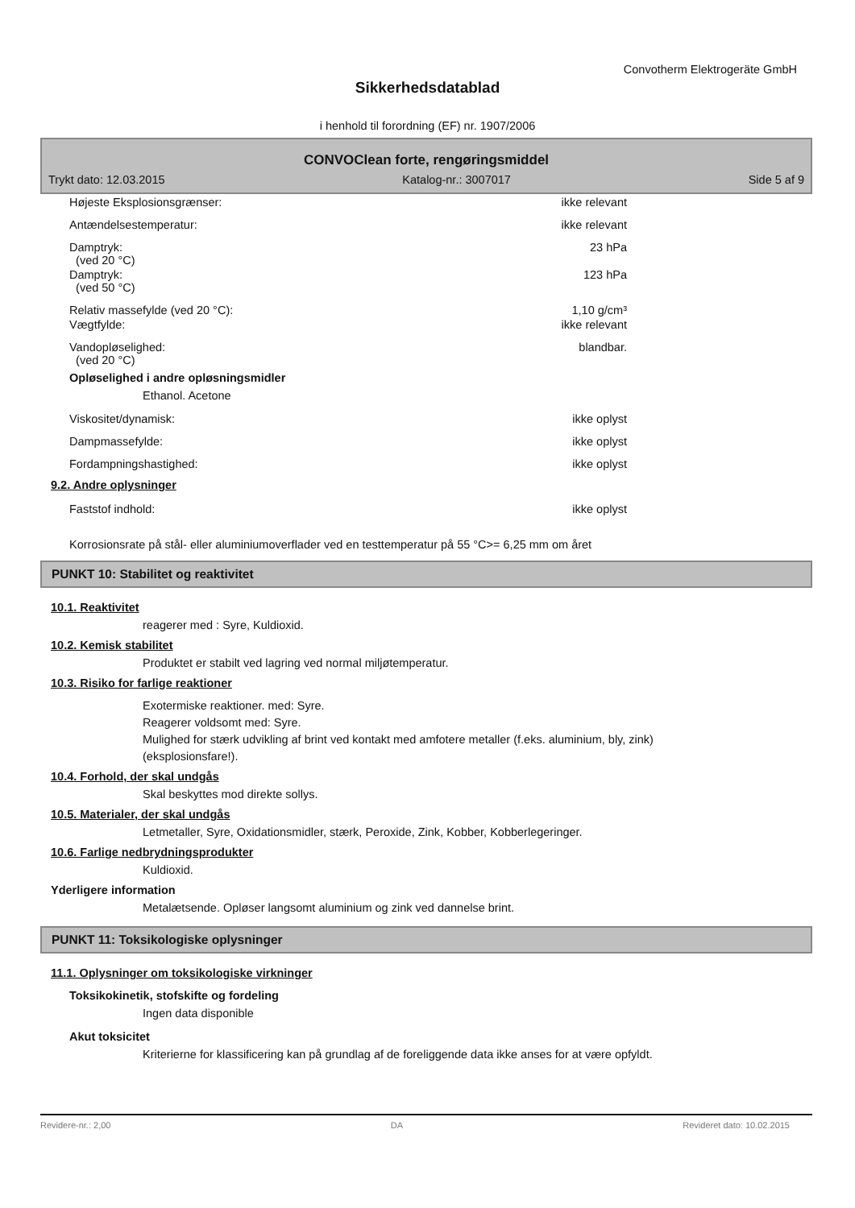Convotherm Elektrogeräte GmbH
Sikkerhedsdatablad
i henhold til forordning (EF) nr. 1907/2006
CONVOClean forte, rengøringsmiddel
Trykt dato: 12.03.2015 Katalog-nr.: 3007017 Side 5 af 9
Højeste Eksplosionsgrænser: ikke relevant
Antændelsestemperatur: ikke relevant
Damptryk:
(ved 20 °C) 23 hPa
Damptryk:
(ved 50 °C) 123 hPa
Relativ massefylde (ved 20 °C): 1,10 g/cm³
Vægtfylde: ikke relevant
Vandopløselighed:
(ved 20 °C) blandbar.
Opløselighed i andre opløsningsmidler
Ethanol. Acetone
Viskositet/dynamisk: ikke oplyst
Dampmassefylde: ikke oplyst
Fordampningshastighed: ikke oplyst
9.2. Andre oplysninger
Faststof indhold: ikke oplyst
Korrosionsrate på stål- eller aluminiumoverflader ved en testtemperatur på 55 °C>= 6,25 mm om året
PUNKT 10: Stabilitet og reaktivitet
10.1. Reaktivitet
reagerer med : Syre, Kuldioxid.
10.2. Kemisk stabilitet
Produktet er stabilt ved lagring ved normal miljøtemperatur.
10.3. Risiko for farlige reaktioner
Exotermiske reaktioner. med: Syre.
Reagerer voldsomt med: Syre.
Mulighed for stærk udvikling af brint ved kontakt med amfotere metaller (f.eks. aluminium, bly, zink)
(eksplosionsfare!).
10.4. Forhold, der skal undgås
Skal beskyttes mod direkte sollys.
10.5. Materialer, der skal undgås
Letmetaller, Syre, Oxidationsmidler, stærk, Peroxide, Zink, Kobber, Kobberlegeringer.
10.6. Farlige nedbrydningsprodukter
Kuldioxid.
Yderligere information
Metalætsende. Opløser langsomt aluminium og zink ved dannelse brint.
PUNKT 11: Toksikologiske oplysninger
11.1. Oplysninger om toksikologiske virkninger
Toksikokinetik, stofskifte og fordeling
Ingen data disponible
Akut toksicitet
Kriterierne for klassificering kan på grundlag af de foreliggende data ikke anses for at være opfyldt.
Revidere-nr.: 2,00 DA Revideret dato: 10.02.2015